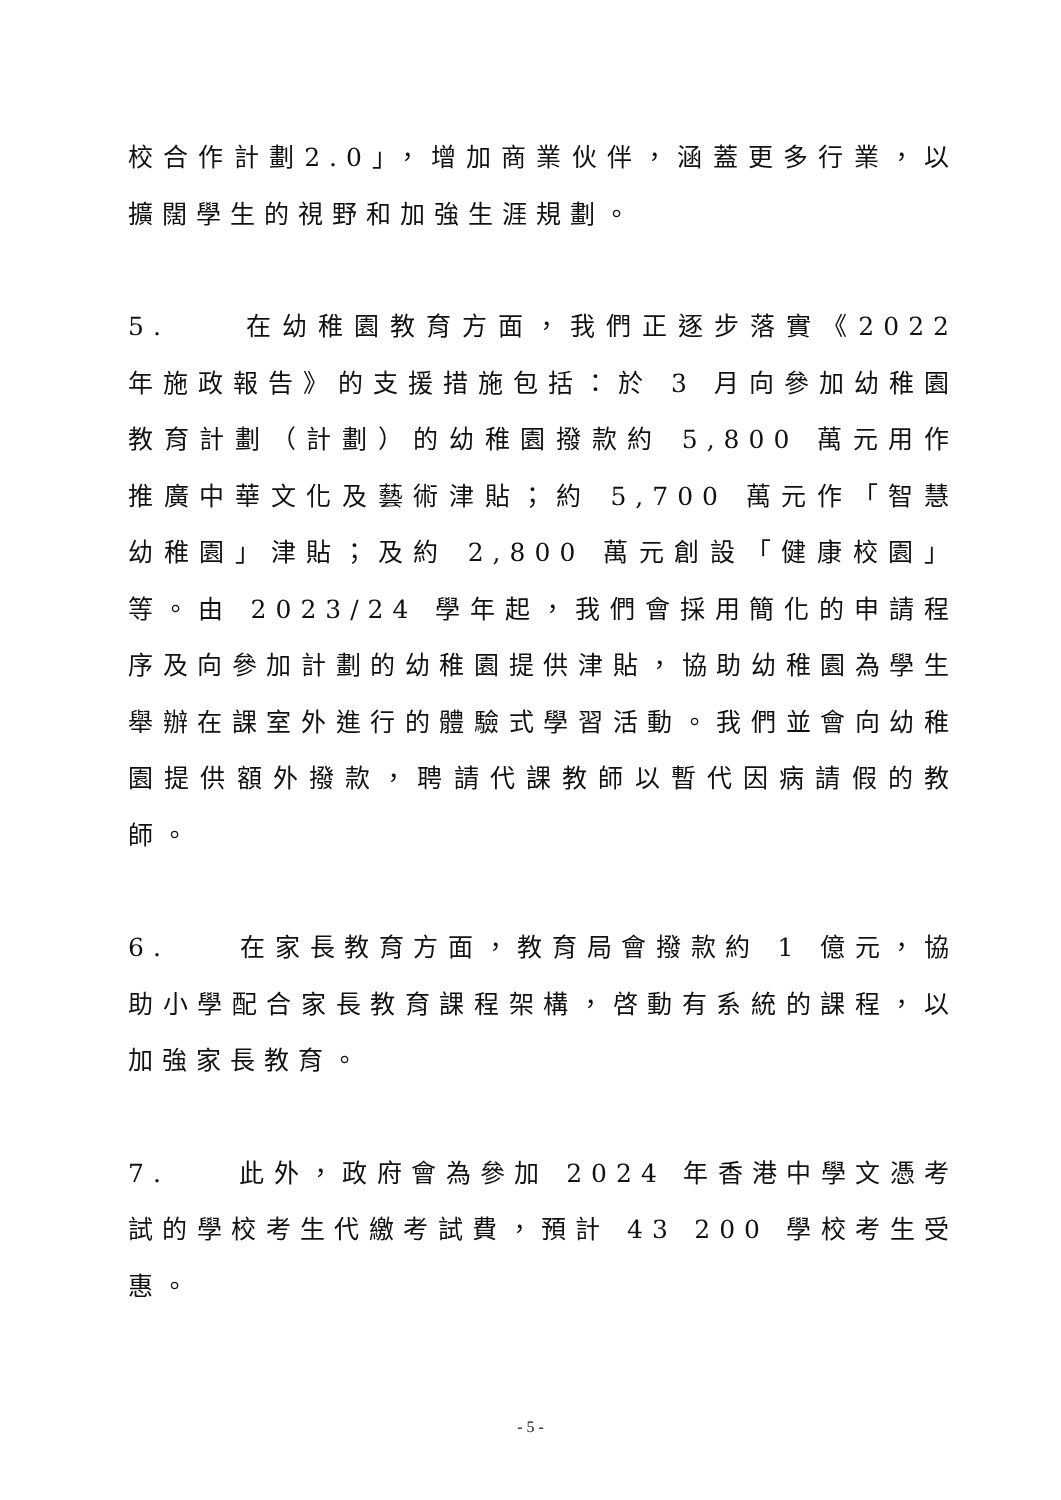校合作計劃2.0」，增加商業伙伴，涵蓋更多行業，以擴闊學生的視野和加強生涯規劃。
5. 在幼稚園教育方面，我們正逐步落實《2022 年施政報告》的支援措施包括：於 3 月向參加幼稚園教育計劃（計劃）的幼稚園撥款約 5,800 萬元用作推廣中華文化及藝術津貼；約 5,700 萬元作「智慧幼稚園」津貼；及約 2,800 萬元創設「健康校園」等。由 2023/24 學年起，我們會採用簡化的申請程序及向參加計劃的幼稚園提供津貼，協助幼稚園為學生舉辦在課室外進行的體驗式學習活動。我們並會向幼稚園提供額外撥款，聘請代課教師以暫代因病請假的教師。
6. 在家長教育方面，教育局會撥款約 1 億元，協助小學配合家長教育課程架構，啓動有系統的課程，以加強家長教育。
7. 此外，政府會為參加 2024 年香港中學文憑考試的學校考生代繳考試費，預計 43 200 學校考生受惠。
- 5 -